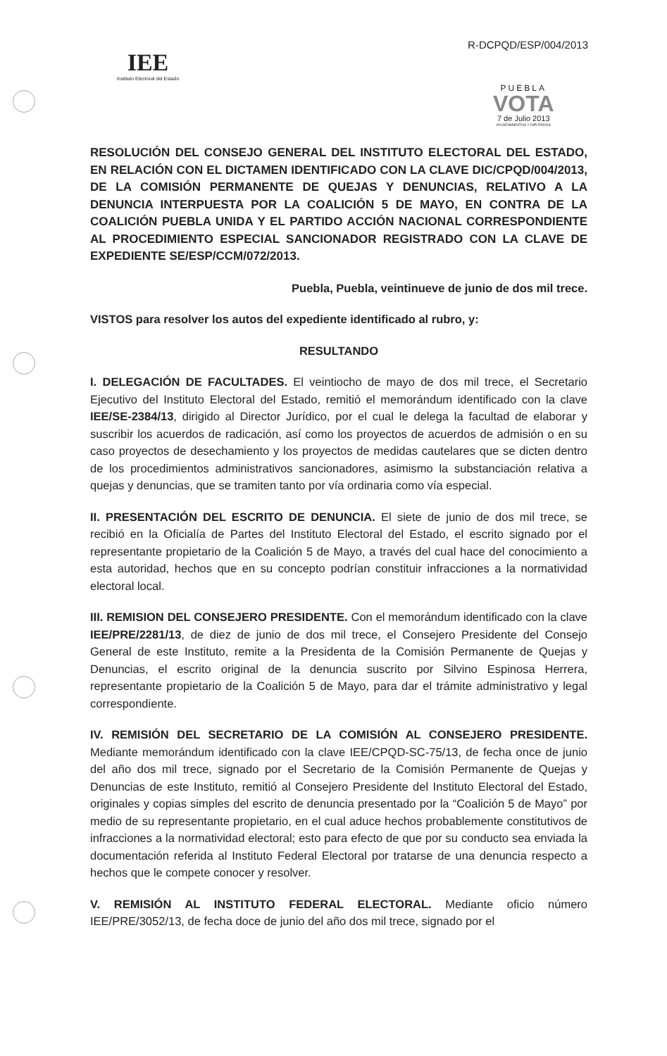R-DCPQD/ESP/004/2013
IEE
Instituto Electoral del Estado
PUEBLA
VOTA
7 de Julio 2013
AYUNTAMIENTOS Y DIPUTADOS
RESOLUCIÓN DEL CONSEJO GENERAL DEL INSTITUTO ELECTORAL DEL ESTADO, EN RELACIÓN CON EL DICTAMEN IDENTIFICADO CON LA CLAVE DIC/CPQD/004/2013, DE LA COMISIÓN PERMANENTE DE QUEJAS Y DENUNCIAS, RELATIVO A LA DENUNCIA INTERPUESTA POR LA COALICIÓN 5 DE MAYO, EN CONTRA DE LA COALICIÓN PUEBLA UNIDA Y EL PARTIDO ACCIÓN NACIONAL CORRESPONDIENTE AL PROCEDIMIENTO ESPECIAL SANCIONADOR REGISTRADO CON LA CLAVE DE EXPEDIENTE SE/ESP/CCM/072/2013.
Puebla, Puebla, veintinueve de junio de dos mil trece.
VISTOS para resolver los autos del expediente identificado al rubro, y:
RESULTANDO
I. DELEGACIÓN DE FACULTADES. El veintiocho de mayo de dos mil trece, el Secretario Ejecutivo del Instituto Electoral del Estado, remitió el memorándum identificado con la clave IEE/SE-2384/13, dirigido al Director Jurídico, por el cual le delega la facultad de elaborar y suscribir los acuerdos de radicación, así como los proyectos de acuerdos de admisión o en su caso proyectos de desechamiento y los proyectos de medidas cautelares que se dicten dentro de los procedimientos administrativos sancionadores, asimismo la substanciación relativa a quejas y denuncias, que se tramiten tanto por vía ordinaria como vía especial.
II. PRESENTACIÓN DEL ESCRITO DE DENUNCIA. El siete de junio de dos mil trece, se recibió en la Oficialía de Partes del Instituto Electoral del Estado, el escrito signado por el representante propietario de la Coalición 5 de Mayo, a través del cual hace del conocimiento a esta autoridad, hechos que en su concepto podrían constituir infracciones a la normatividad electoral local.
III. REMISION DEL CONSEJERO PRESIDENTE. Con el memorándum identificado con la clave IEE/PRE/2281/13, de diez de junio de dos mil trece, el Consejero Presidente del Consejo General de este Instituto, remite a la Presidenta de la Comisión Permanente de Quejas y Denuncias, el escrito original de la denuncia suscrito por Silvino Espinosa Herrera, representante propietario de la Coalición 5 de Mayo, para dar el trámite administrativo y legal correspondiente.
IV. REMISIÓN DEL SECRETARIO DE LA COMISIÓN AL CONSEJERO PRESIDENTE. Mediante memorándum identificado con la clave IEE/CPQD-SC-75/13, de fecha once de junio del año dos mil trece, signado por el Secretario de la Comisión Permanente de Quejas y Denuncias de este Instituto, remitió al Consejero Presidente del Instituto Electoral del Estado, originales y copias simples del escrito de denuncia presentado por la “Coalición 5 de Mayo” por medio de su representante propietario, en el cual aduce hechos probablemente constitutivos de infracciones a la normatividad electoral; esto para efecto de que por su conducto sea enviada la documentación referida al Instituto Federal Electoral por tratarse de una denuncia respecto a hechos que le compete conocer y resolver.
V. REMISIÓN AL INSTITUTO FEDERAL ELECTORAL. Mediante oficio número IEE/PRE/3052/13, de fecha doce de junio del año dos mil trece, signado por el